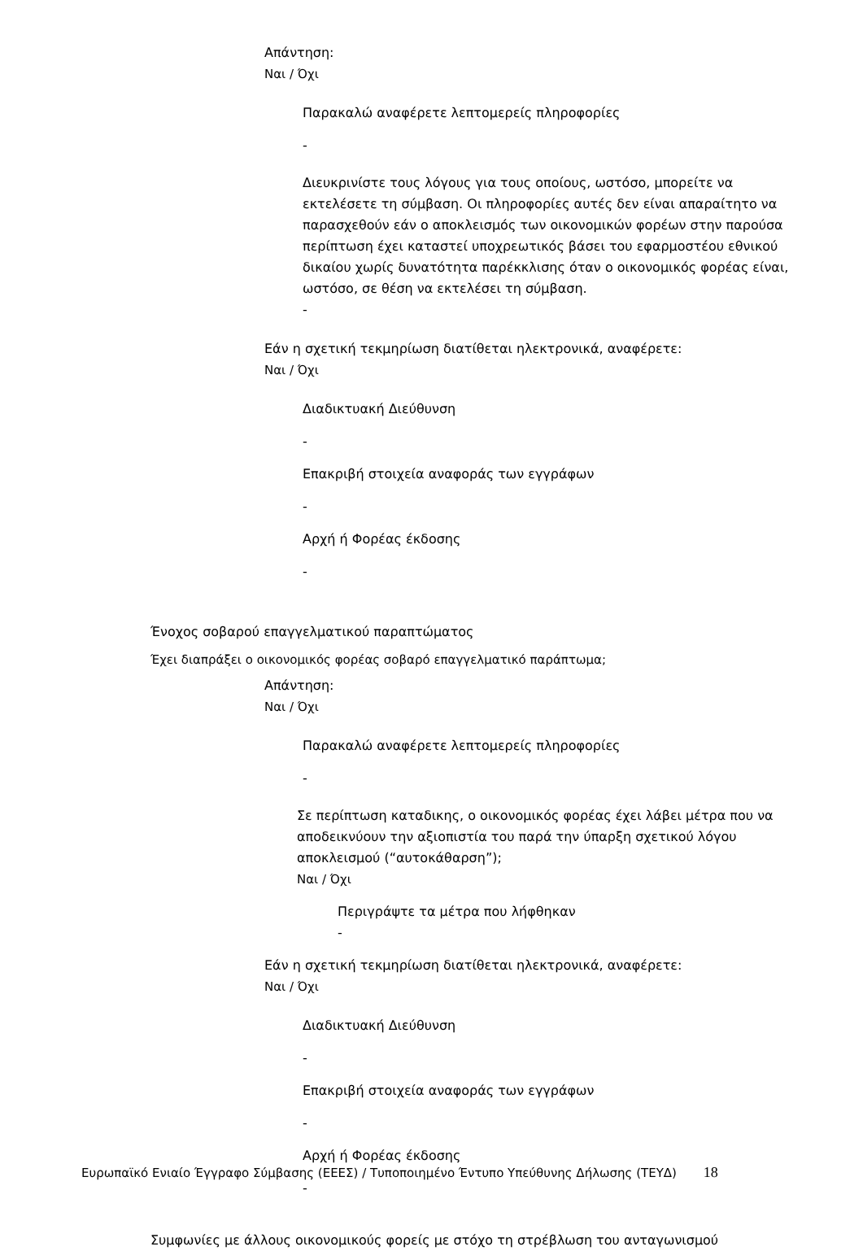Απάντηση:
Ναι / Όχι
Παρακαλώ αναφέρετε λεπτομερείς πληροφορίες
-
Διευκρινίστε τους λόγους για τους οποίους, ωστόσο, μπορείτε να εκτελέσετε τη σύμβαση. Οι πληροφορίες αυτές δεν είναι απαραίτητο να παρασχεθούν εάν ο αποκλεισμός των οικονομικών φορέων στην παρούσα περίπτωση έχει καταστεί υποχρεωτικός βάσει του εφαρμοστέου εθνικού δικαίου χωρίς δυνατότητα παρέκκλισης όταν ο οικονομικός φορέας είναι, ωστόσο, σε θέση να εκτελέσει τη σύμβαση.
-
Εάν η σχετική τεκμηρίωση διατίθεται ηλεκτρονικά, αναφέρετε:
Ναι / Όχι
Διαδικτυακή Διεύθυνση
-
Επακριβή στοιχεία αναφοράς των εγγράφων
-
Αρχή ή Φορέας έκδοσης
-
Ένοχος σοβαρού επαγγελματικού παραπτώματος
Έχει διαπράξει ο οικονομικός φορέας σοβαρό επαγγελματικό παράπτωμα;
Απάντηση:
Ναι / Όχι
Παρακαλώ αναφέρετε λεπτομερείς πληροφορίες
-
Σε περίπτωση καταδικης, ο οικονομικός φορέας έχει λάβει μέτρα που να αποδεικνύουν την αξιοπιστία του παρά την ύπαρξη σχετικού λόγου αποκλεισμού (“αυτοκάθαρση”);
Ναι / Όχι
Περιγράψτε τα μέτρα που λήφθηκαν
-
Εάν η σχετική τεκμηρίωση διατίθεται ηλεκτρονικά, αναφέρετε:
Ναι / Όχι
Διαδικτυακή Διεύθυνση
-
Επακριβή στοιχεία αναφοράς των εγγράφων
-
Αρχή ή Φορέας έκδοσης
-
Συμφωνίες με άλλους οικονομικούς φορείς με στόχο τη στρέβλωση του ανταγωνισμού
Ευρωπαϊκό Ενιαίο Έγγραφο Σύμβασης (ΕΕΕΣ) / Τυποποιημένο Έντυπο Υπεύθυνης Δήλωσης (ΤΕΥΔ) 18